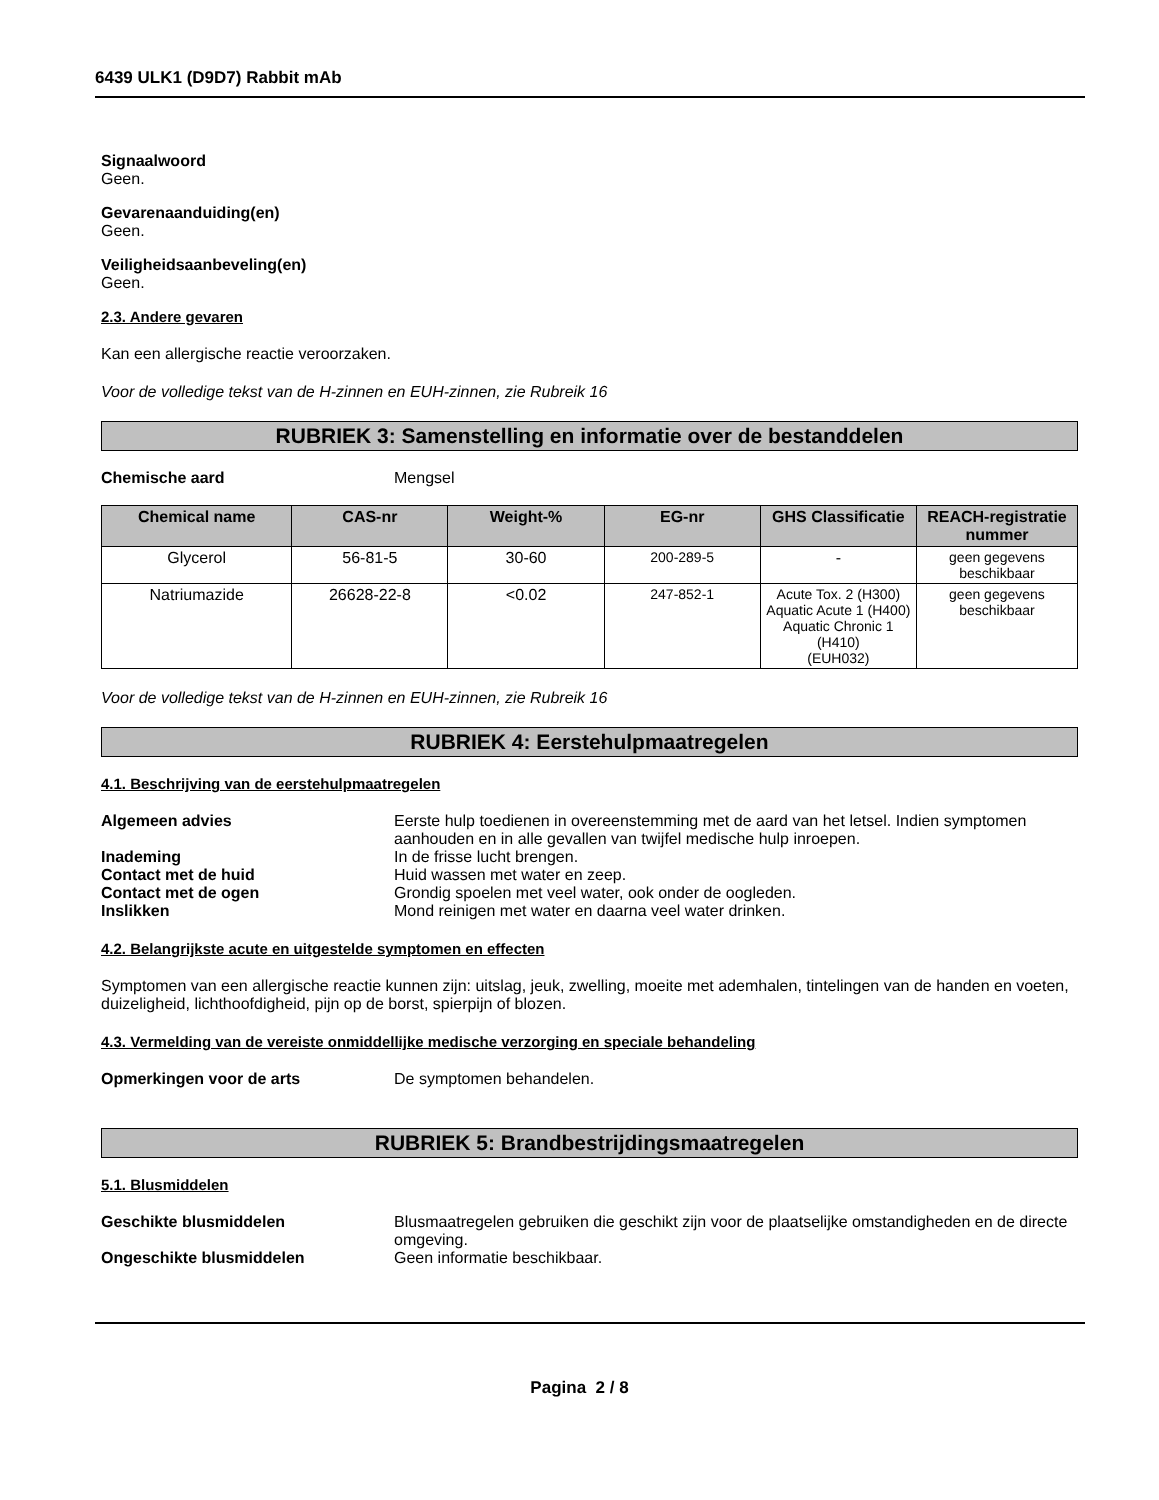6439 ULK1 (D9D7) Rabbit mAb
Signaalwoord
Geen.
Gevarenaanduiding(en)
Geen.
Veiligheidsaanbeveling(en)
Geen.
2.3. Andere gevaren
Kan een allergische reactie veroorzaken.
Voor de volledige tekst van de H-zinnen en EUH-zinnen, zie Rubreik 16
RUBRIEK 3: Samenstelling en informatie over de bestanddelen
Chemische aard Mengsel
| Chemical name | CAS-nr | Weight-% | EG-nr | GHS Classificatie | REACH-registratie nummer |
| --- | --- | --- | --- | --- | --- |
| Glycerol | 56-81-5 | 30-60 | 200-289-5 | - | geen gegevens beschikbaar |
| Natriumazide | 26628-22-8 | <0.02 | 247-852-1 | Acute Tox. 2 (H300) Aquatic Acute 1 (H400) Aquatic Chronic 1 (H410) (EUH032) | geen gegevens beschikbaar |
Voor de volledige tekst van de H-zinnen en EUH-zinnen, zie Rubreik 16
RUBRIEK 4: Eerstehulpmaatregelen
4.1. Beschrijving van de eerstehulpmaatregelen
Algemeen advies Eerste hulp toedienen in overeenstemming met de aard van het letsel. Indien symptomen aanhouden en in alle gevallen van twijfel medische hulp inroepen.
Inademing In de frisse lucht brengen.
Contact met de huid Huid wassen met water en zeep.
Contact met de ogen Grondig spoelen met veel water, ook onder de oogleden.
Inslikken Mond reinigen met water en daarna veel water drinken.
4.2. Belangrijkste acute en uitgestelde symptomen en effecten
Symptomen van een allergische reactie kunnen zijn: uitslag, jeuk, zwelling, moeite met ademhalen, tintelingen van de handen en voeten, duizeligheid, lichthoofdigheid, pijn op de borst, spierpijn of blozen.
4.3. Vermelding van de vereiste onmiddellijke medische verzorging en speciale behandeling
Opmerkingen voor de arts De symptomen behandelen.
RUBRIEK 5: Brandbestrijdingsmaatregelen
5.1. Blusmiddelen
Geschikte blusmiddelen Blusmaatregelen gebruiken die geschikt zijn voor de plaatselijke omstandigheden en de directe omgeving.
Ongeschikte blusmiddelen Geen informatie beschikbaar.
Pagina 2 / 8